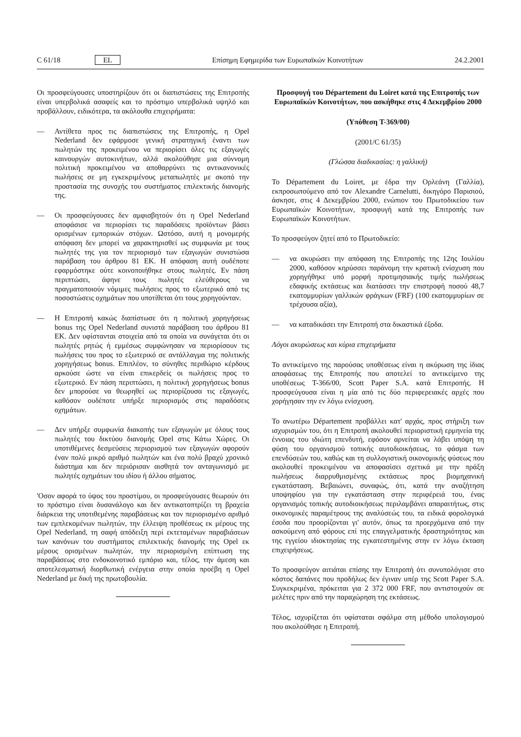C 61/18 EL Επίσημη Εφημερίδα των Ευρωπαϊκών Κοινοτήτων 24.2.2001
Οι προσφεύγουσες υποστηρίζουν ότι οι διαπιστώσεις της Επιτροπής είναι υπερβολικά ασαφείς και το πρόστιμο υπερβολικά υψηλό και προβάλλουν, ειδικότερα, τα ακόλουθα επιχειρήματα:
— Αντίθετα προς τις διαπιστώσεις της Επιτροπής, η Opel Nederland δεν εφάρμοσε γενική στρατηγική έναντι των πωλητών της προκειμένου να περιορίσει όλες τις εξαγωγές καινουργών αυτοκινήτων, αλλά ακολούθησε μια σύννομη πολιτική προκειμένου να αποθαρρύνει τις αντικανονικές πωλήσεις σε μη εγκεκριμένους μεταπωλητές με σκοπό την προστασία της συνοχής του συστήματος επιλεκτικής διανομής της.
— Οι προσφεύγουσες δεν αμφισβητούν ότι η Opel Nederland αποφάσισε να περιορίσει τις παραδόσεις προϊόντων βάσει ορισμένων εμπορικών στόχων. Ωστόσο, αυτή η μονομερής απόφαση δεν μπορεί να χαρακτηρισθεί ως συμφωνία με τους πωλητές της για τον περιορισμό των εξαγωγών συνιστώσα παράβαση του άρθρου 81 ΕΚ. Η απόφαση αυτή ουδέποτε εφαρμόστηκε ούτε κοινοποιήθηκε στους πωλητές. Εν πάση περιπτώσει, άφηνε τους πωλητές ελεύθερους να πραγματοποιούν νόμιμες πωλήσεις προς το εξωτερικό από τις ποσοστώσεις οχημάτων που υποτίθεται ότι τους χορηγούνταν.
— Η Επιτροπή κακώς διαπίστωσε ότι η πολιτική χορηγήσεως bonus της Opel Nederland συνιστά παράβαση του άρθρου 81 ΕΚ. Δεν υφίστανται στοιχεία από τα οποία να συνάγεται ότι οι πωλητές ρητώς ή εμμέσως συμφώνησαν να περιορίσουν τις πωλήσεις του προς το εξωτερικό σε αντάλλαγμα της πολιτικής χορηγήσεως bonus. Επιπλέον, το σύνηθες περιθώριο κέρδους αρκούσε ώστε να είναι επικερδείς οι πωλήσεις προς το εξωτερικό. Εν πάση περιπτώσει, η πολιτική χορηγήσεως bonus δεν μπορούσε να θεωρηθεί ως περιορίζουσα τις εξαγωγές, καθόσον ουδέποτε υπήρξε περιορισμός στις παραδόσεις οχημάτων.
— Δεν υπήρξε συμφωνία διακοπής των εξαγωγών με όλους τους πωλητές του δικτύου διανομής Opel στις Κάτω Χώρες. Οι υποτιθέμενες δεσμεύσεις περιορισμού των εξαγωγών αφορούν έναν πολύ μικρό αριθμό πωλητών και ένα πολύ βραχύ χρονικό διάστημα και δεν περιόρισαν αισθητά τον ανταγωνισμό με πωλητές οχημάτων του ιδίου ή άλλου σήματος.
'Οσον αφορά το ύψος του προστίμου, οι προσφεύγουσες θεωρούν ότι το πρόστιμο είναι δυσανάλογο και δεν αντικατοπτρίζει τη βραχεία διάρκεια της υποτιθεμένης παραβάσεως και τον περιορισμένο αριθμό των εμπλεκομένων πωλητών, την έλλειψη προθέσεως εκ μέρους της Opel Nederland, τη σαφή απόδειξη περί εκτεταμένων παραβιάσεων των κανόνων του συστήματος επιλεκτικής διανομής της Opel εκ μέρους ορισμένων πωλητών, την περιορισμένη επίπτωση της παραβάσεως στο ενδοκοινοτικό εμπόριο και, τέλος, την άμεση και αποτελεσματική διορθωτική ενέργεια στην οποία προέβη η Opel Nederland με δική της πρωτοβουλία.
Προσφυγή του Département du Loiret κατά της Επιτροπής των Ευρωπαϊκών Κοινοτήτων, που ασκήθηκε στις 4 Δεκεμβρίου 2000
(Υπόθεση T-369/00)
(2001/C 61/35)
(Γλώσσα διαδικασίας: η γαλλική)
Το Département du Loiret, με έδρα την Ορλεάνη (Γαλλία), εκπροσωπούμενο από τον Alexandre Carnelutti, δικηγόρο Παρισιού, άσκησε, στις 4 Δεκεμβρίου 2000, ενώπιον του Πρωτοδικείου των Ευρωπαϊκών Κοινοτήτων, προσφυγή κατά της Επιτροπής των Ευρωπαϊκών Κοινοτήτων.
Το προσφεύγον ζητεί από το Πρωτοδικείο:
— να ακυρώσει την απόφαση της Επιτροπής της 12ης Ιουλίου 2000, καθόσον κηρύσσει παράνομη την κρατική ενίσχυση που χορηγήθηκε υπό μορφή προτιμησιακής τιμής πωλήσεως εδαφικής εκτάσεως και διατάσσει την επιστροφή ποσού 48,7 εκατομμυρίων γαλλικών φράγκων (FRF) (100 εκατομμυρίων σε τρέχουσα αξία),
— να καταδικάσει την Επιτροπή στα δικαστικά έξοδα.
Λόγοι ακυρώσεως και κύρια επιχειρήματα
Το αντικείμενο της παρούσας υποθέσεως είναι η ακύρωση της ίδιας αποφάσεως της Επιτροπής που αποτελεί το αντικείμενο της υποθέσεως T-366/00, Scott Paper S.A. κατά Επιτροπής. Η προσφεύγουσα είναι η μία από τις δύο περιφερειακές αρχές που χορήγησαν την εν λόγω ενίσχυση.
Το ανωτέρω Département προβάλλει κατ' αρχάς, προς στήριξη των ισχυρισμών του, ότι η Επιτροπή ακολουθεί περιοριστική ερμηνεία της έννοιας του ιδιώτη επενδυτή, εφόσον αρνείται να λάβει υπόψη τη φύση του οργανισμού τοπικής αυτοδιοικήσεως, το φάσμα των επενδύσεών του, καθώς και τη συλλογιστική οικονομικής φύσεως που ακολουθεί προκειμένου να αποφασίσει σχετικά με την πράξη πωλήσεως διαρρυθμισμένης εκτάσεως προς βιομηχανική εγκατάσταση. Βεβαιώνει, συναφώς, ότι, κατά την αναζήτηση υποψηφίου για την εγκατάσταση στην περιφέρειά του, ένας οργανισμός τοπικής αυτοδιοικήσεως περιλαμβάνει απαραιτήτως, στις οικονομικές παραμέτρους της αναλύσεώς του, τα ειδικά φορολογικά έσοδα που προορίζονται γι' αυτόν, όπως τα προερχόμενα από την ασκούμενη από φόρους επί της επαγγελματικής δραστηριότητας και της εγγείου ιδιοκτησίας της εγκατεστημένης στην εν λόγω έκταση επιχειρήσεως.
Το προσφεύγον αιτιάται επίσης την Επιτροπή ότι συνυπολόγισε στο κόστος δαπάνες που προδήλως δεν έγιναν υπέρ της Scott Paper S.A. Συγκεκριμένα, πρόκειται για 2 372 000 FRF, που αντιστοιχούν σε μελέτες πριν από την παραχώρηση της εκτάσεως.
Τέλος, ισχυρίζεται ότι υφίσταται σφάλμα στη μέθοδο υπολογισμού που ακολούθησε η Επιτροπή.